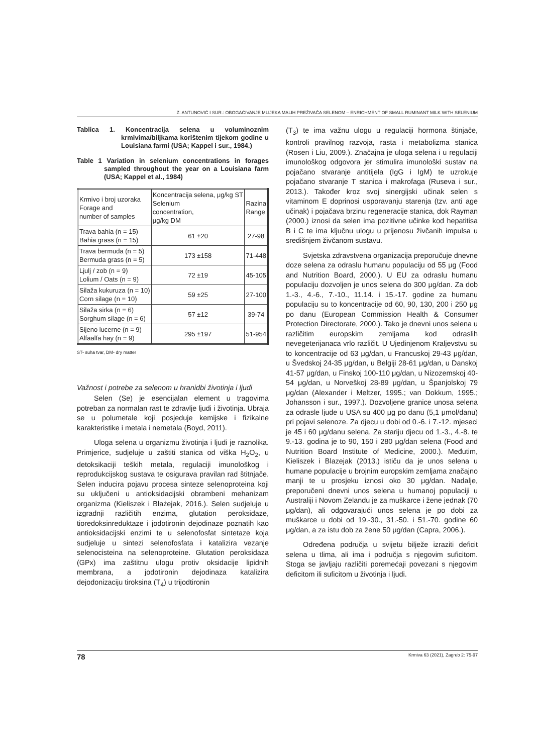Z. ANTUNOVIĆ I SUR.: OBOGAĆIVANJE MLIJEKA MALIH PREŽIVAČA SELENOM – ENRICHMENT OF SMALL RUMINANT MILK WITH SELENIUM
Tablica 1. Koncentracija selena u voluminoznim krmivima/biljkama korištenim tijekom godine u Louisiana farmi (USA; Kappel i sur., 1984.)
Table 1 Variation in selenium concentrations in forages sampled throughout the year on a Louisiana farm (USA; Kappel et al., 1984)
| Krmivo i broj uzoraka Forage and number of samples | Koncentracija selena, μg/kg ST Selenium concentration, μg/kg DM | Razina Range |
| --- | --- | --- |
| Trava bahia (n = 15) Bahia grass (n = 15) | 61 ±20 | 27-98 |
| Trava bermuda (n = 5) Bermuda grass (n = 5) | 173 ±158 | 71-448 |
| Ljulj / zob (n = 9) Lolium / Oats (n = 9) | 72 ±19 | 45-105 |
| Silaža kukuruza (n = 10) Corn silage (n = 10) | 59 ±25 | 27-100 |
| Silaža sirka (n = 6) Sorghum silage (n = 6) | 57 ±12 | 39-74 |
| Sijeno lucerne (n = 9) Alfaalfa hay (n = 9) | 295 ±197 | 51-954 |
ST- suha tvar, DM- dry matter
Važnost i potrebe za selenom u hranidbi životinja i ljudi
Selen (Se) je esencijalan element u tragovima potreban za normalan rast te zdravlje ljudi i životinja. Ubraja se u polumetale koji posjeduje kemijske i fizikalne karakteristike i metala i nemetala (Boyd, 2011).
Uloga selena u organizmu životinja i ljudi je raznolika. Primjerice, sudjeluje u zaštiti stanica od viška H<sub>2</sub>O<sub>2</sub>, u detoksikaciji teških metala, regulaciji imunološkog i reprodukcijskog sustava te osigurava pravilan rad štitnjače. Selen inducira pojavu procesa sinteze selenoproteina koji su uključeni u antioksidacijski obrambeni mehanizam organizma (Kieliszek i Błażejak, 2016.). Selen sudjeluje u izgradnji različitih enzima, glutation peroksidaze, tioredoksinreduktaze i jodotironin dejodinaze poznatih kao antioksidacijski enzimi te u selenofosfat sintetaze koja sudjeluje u sintezi selenofosfata i katalizira vezanje selenocisteina na selenoproteine. Glutation peroksidaza (GPx) ima zaštitnu ulogu protiv oksidacije lipidnih membrana, a jodotironin dejodinaza katalizira dejodonizaciju tiroksina (T<sub>4</sub>) u trijodtironin
(T<sub>3</sub>) te ima važnu ulogu u regulaciji hormona štinjače, kontroli pravilnog razvoja, rasta i metabolizma stanica (Rosen i Liu, 2009.). Značajna je uloga selena i u regulaciji imunološkog odgovora jer stimulira imunološki sustav na pojačano stvaranje antitijela (IgG i IgM) te uzrokuje pojačano stvaranje T stanica i makrofaga (Ruseva i sur., 2013.). Također kroz svoj sinergijski učinak selen s vitaminom E doprinosi usporavanju starenja (tzv. anti age učinak) i pojačava brzinu regeneracije stanica, dok Rayman (2000.) iznosi da selen ima pozitivne učinke kod hepatitisa B i C te ima ključnu ulogu u prijenosu živčanih impulsa u središnjem živčanom sustavu.
Svjetska zdravstvena organizacija preporučuje dnevne doze selena za odraslu humanu populaciju od 55 μg (Food and Nutrition Board, 2000.). U EU za odraslu humanu populaciju dozvoljen je unos selena do 300 μg/dan. Za dob 1.-3., 4.-6., 7.-10., 11.14. i 15.-17. godine za humanu populaciju su to koncentracije od 60, 90, 130, 200 i 250 μg po danu (European Commission Health & Consumer Protection Directorate, 2000.). Tako je dnevni unos selena u različitim europskim zemljama kod odraslih nevegeterijanaca vrlo različit. U Ujedinjenom Kraljevstvu su to koncentracije od 63 μg/dan, u Francuskoj 29-43 μg/dan, u Švedskoj 24-35 μg/dan, u Belgiji 28-61 μg/dan, u Danskoj 41-57 μg/dan, u Finskoj 100-110 μg/dan, u Nizozemskoj 40-54 μg/dan, u Norveškoj 28-89 μg/dan, u Španjolskoj 79 μg/dan (Alexander i Meltzer, 1995.; van Dokkum, 1995.; Johansson i sur., 1997.). Dozvoljene granice unosa selena za odrasle ljude u USA su 400 μg po danu (5,1 μmol/danu) pri pojavi selenoze. Za djecu u dobi od 0.-6. i 7.-12. mjeseci je 45 i 60 μg/danu selena. Za stariju djecu od 1.-3., 4.-8. te 9.-13. godina je to 90, 150 i 280 μg/dan selena (Food and Nutrition Board Institute of Medicine, 2000.). Međutim, Kieliszek i Blazejak (2013.) ističu da je unos selena u humane populacije u brojnim europskim zemljama značajno manji te u prosjeku iznosi oko 30 μg/dan. Nadalje, preporučeni dnevni unos selena u humanoj populaciji u Australiji i Novom Zelandu je za muškarce i žene jednak (70 μg/dan), ali odgovarajući unos selena je po dobi za muškarce u dobi od 19.-30., 31.-50. i 51.-70. godine 60 μg/dan, a za istu dob za žene 50 μg/dan (Capra, 2006.).
Određena područja u svijetu bilježe izraziti deficit selena u tlima, ali ima i područja s njegovim suficitom. Stoga se javljaju različiti poremećaji povezani s njegovim deficitom ili suficitom u životinja i ljudi.
78 Krmiva 63 (2021), Zagreb 2: 75-97